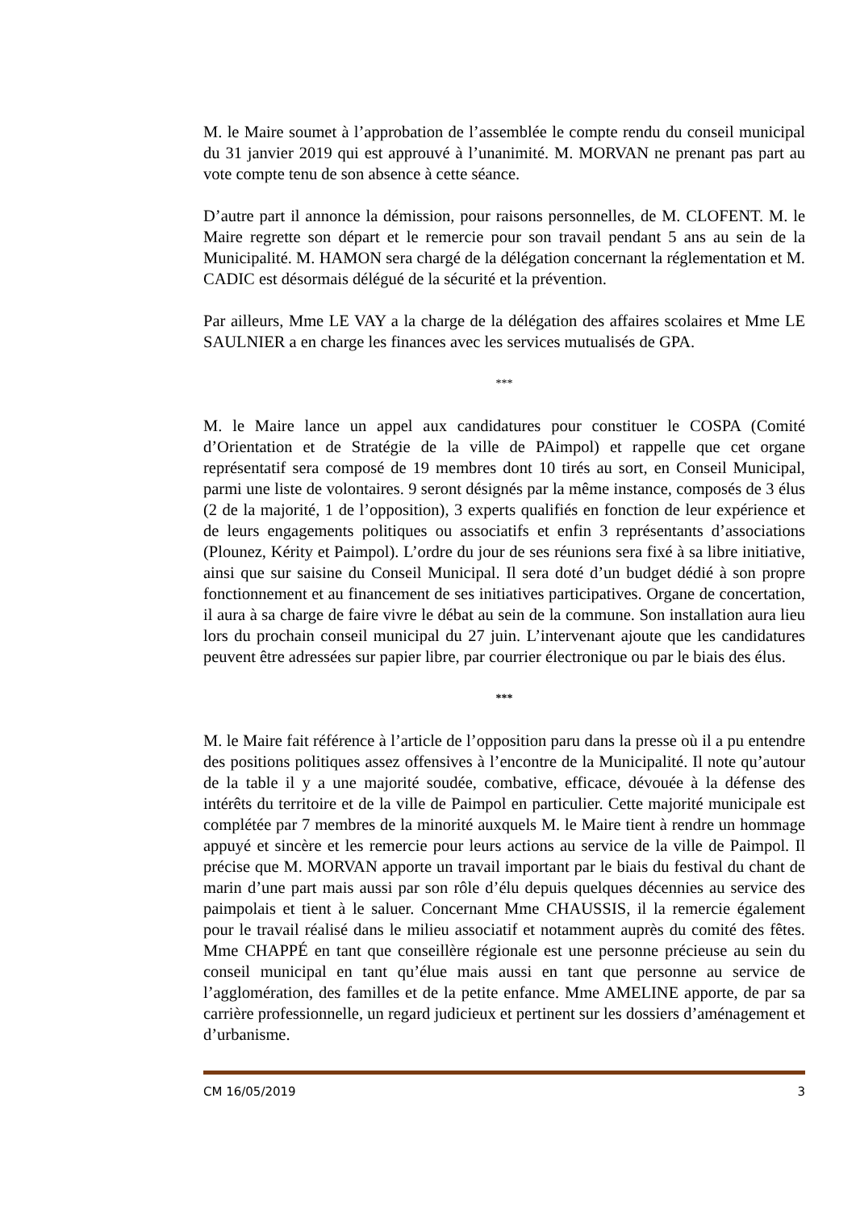M. le Maire soumet à l’approbation de l’assemblée le compte rendu du conseil municipal du 31 janvier 2019 qui est approuvé à l’unanimité. M. MORVAN ne prenant pas part au vote compte tenu de son absence à cette séance.
D’autre part il annonce la démission, pour raisons personnelles, de M. CLOFENT. M. le Maire regrette son départ et le remercie pour son travail pendant 5 ans au sein de la Municipalité. M. HAMON sera chargé de la délégation concernant la réglementation et M. CADIC est désormais délégué de la sécurité et la prévention.
Par ailleurs, Mme LE VAY a la charge de la délégation des affaires scolaires et Mme LE SAULNIER a en charge les finances avec les services mutualisés de GPA.
***
M. le Maire lance un appel aux candidatures pour constituer le COSPA (Comité d’Orientation et de Stratégie de la ville de PAimpol) et rappelle que cet organe représentatif sera composé de 19 membres dont 10 tirés au sort, en Conseil Municipal, parmi une liste de volontaires. 9 seront désignés par la même instance, composés de 3 élus (2 de la majorité, 1 de l’opposition), 3 experts qualifiés en fonction de leur expérience et de leurs engagements politiques ou associatifs et enfin 3 représentants d’associations (Plounez, Kérity et Paimpol). L’ordre du jour de ses réunions sera fixé à sa libre initiative, ainsi que sur saisine du Conseil Municipal. Il sera doté d’un budget dédié à son propre fonctionnement et au financement de ses initiatives participatives. Organe de concertation, il aura à sa charge de faire vivre le débat au sein de la commune. Son installation aura lieu lors du prochain conseil municipal du 27 juin. L’intervenant ajoute que les candidatures peuvent être adressées sur papier libre, par courrier électronique ou par le biais des élus.
***
M. le Maire fait référence à l’article de l’opposition paru dans la presse où il a pu entendre des positions politiques assez offensives à l’encontre de la Municipalité. Il note qu’autour de la table il y a une majorité soudée, combative, efficace, dévouée à la défense des intérêts du territoire et de la ville de Paimpol en particulier. Cette majorité municipale est complétée par 7 membres de la minorité auxquels M. le Maire tient à rendre un hommage appuyé et sincère et les remercie pour leurs actions au service de la ville de Paimpol. Il précise que M. MORVAN apporte un travail important par le biais du festival du chant de marin d’une part mais aussi par son rôle d’élu depuis quelques décennies au service des paimpolais et tient à le saluer. Concernant Mme CHAUSSIS, il la remercie également pour le travail réalisé dans le milieu associatif et notamment auprès du comité des fêtes. Mme CHAPPÉ en tant que conseillère régionale est une personne précieuse au sein du conseil municipal en tant qu’élue mais aussi en tant que personne au service de l’agglomération, des familles et de la petite enfance. Mme AMELINE apporte, de par sa carrière professionnelle, un regard judicieux et pertinent sur les dossiers d’aménagement et d’urbanisme.
CM 16/05/2019 3